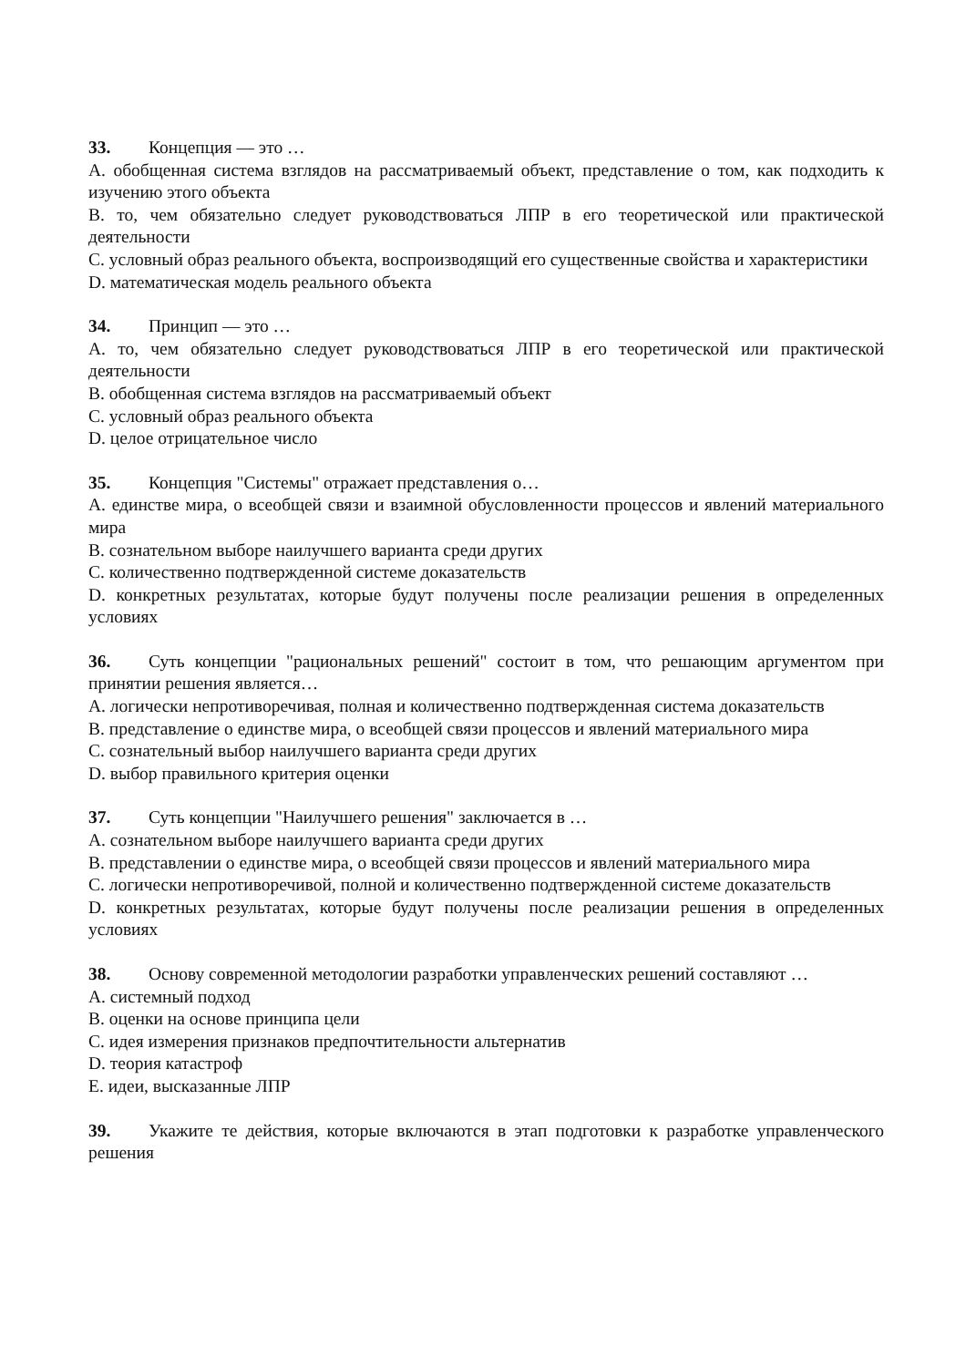33. Концепция — это …
A. обобщенная система взглядов на рассматриваемый объект, представление о том, как подходить к изучению этого объекта
B. то, чем обязательно следует руководствоваться ЛПР в его теоретической или практической деятельности
C. условный образ реального объекта, воспроизводящий его существенные свойства и характеристики
D. математическая модель реального объекта
34. Принцип — это …
A. то, чем обязательно следует руководствоваться ЛПР в его теоретической или практической деятельности
B. обобщенная система взглядов на рассматриваемый объект
C. условный образ реального объекта
D. целое отрицательное число
35. Концепция "Системы" отражает представления о…
A. единстве мира, о всеобщей связи и взаимной обусловленности процессов и явлений материального мира
B. сознательном выборе наилучшего варианта среди других
C. количественно подтвержденной системе доказательств
D. конкретных результатах, которые будут получены после реализации решения в определенных условиях
36. Суть концепции "рациональных решений" состоит в том, что решающим аргументом при принятии решения является…
A. логически непротиворечивая, полная и количественно подтвержденная система доказательств
B. представление о единстве мира, о всеобщей связи процессов и явлений материального мира
C. сознательный выбор наилучшего варианта среди других
D. выбор правильного критерия оценки
37. Суть концепции "Наилучшего решения" заключается в …
A. сознательном выборе наилучшего варианта среди других
B. представлении о единстве мира, о всеобщей связи процессов и явлений материального мира
C. логически непротиворечивой, полной и количественно подтвержденной системе доказательств
D. конкретных результатах, которые будут получены после реализации решения в определенных условиях
38. Основу современной методологии разработки управленческих решений составляют …
A. системный подход
B. оценки на основе принципа цели
C. идея измерения признаков предпочтительности альтернатив
D. теория катастроф
E. идеи, высказанные ЛПР
39. Укажите те действия, которые включаются в этап подготовки к разработке управленческого решения